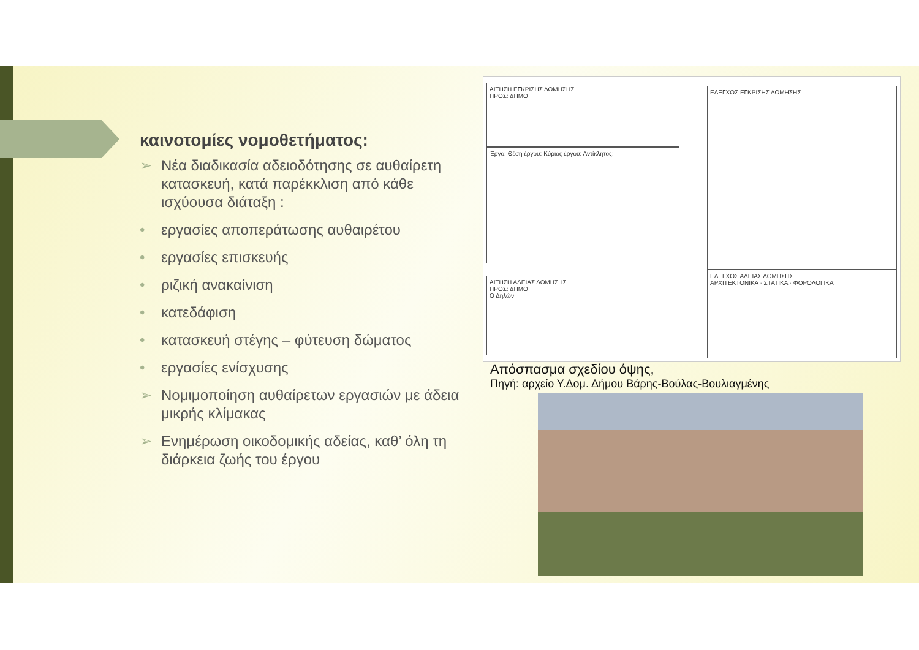καινοτομίες νομοθετήματος:
➢ Νέα διαδικασία αδειοδότησης σε αυθαίρετη κατασκευή, κατά παρέκκλιση από κάθε ισχύουσα διάταξη :
• εργασίες αποπεράτωσης αυθαιρέτου
• εργασίες επισκευής
• ριζική ανακαίνιση
• κατεδάφιση
• κατασκευή στέγης – φύτευση δώματος
• εργασίες ενίσχυσης
➢ Νομιμοποίηση αυθαίρετων εργασιών με άδεια μικρής κλίμακας
➢ Ενημέρωση οικοδομικής αδείας, καθ’ όλη τη διάρκεια ζωής του έργου
ΑΙΤΗΣΗ ΕΓΚΡΙΣΗΣ ΔΟΜΗΣΗΣ
ΠΡΟΣ: ΔΗΜΟ
Έργο: Θέση έργου: Κύριος έργου: Αντίκλητος:
ΑΙΤΗΣΗ ΑΔΕΙΑΣ ΔΟΜΗΣΗΣ
ΠΡΟΣ: ΔΗΜΟ
Ο Δηλών
ΕΛΕΓΧΟΣ ΕΓΚΡΙΣΗΣ ΔΟΜΗΣΗΣ
ΕΛΕΓΧΟΣ ΑΔΕΙΑΣ ΔΟΜΗΣΗΣ
ΑΡΧΙΤΕΚΤΟΝΙΚΑ · ΣΤΑΤΙΚΑ · ΦΟΡΟΛΟΓΙΚΑ
Απόσπασμα σχεδίου όψης,
Πηγή: αρχείο Υ.Δομ. Δήμου Βάρης-Βούλας-Βουλιαγμένης